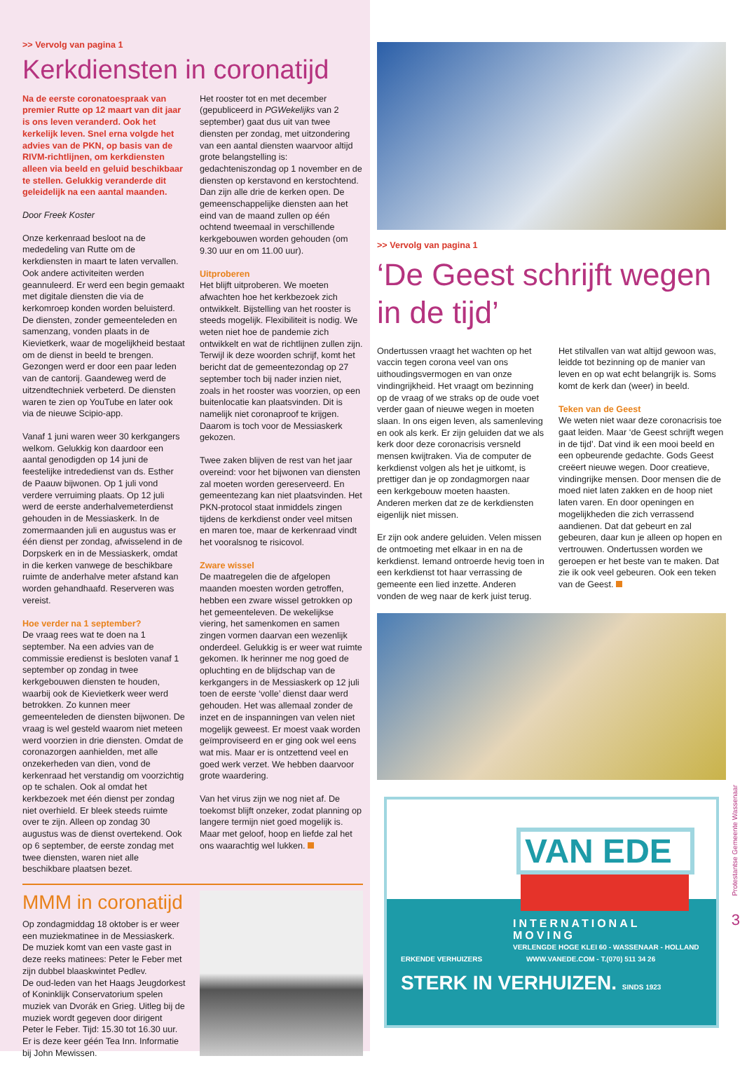>> Vervolg van pagina 1
Kerkdiensten in coronatijd
Na de eerste coronatoespraak van premier Rutte op 12 maart van dit jaar is ons leven veranderd. Ook het kerkelijk leven. Snel erna volgde het advies van de PKN, op basis van de RIVM-richtlijnen, om kerkdiensten alleen via beeld en geluid beschikbaar te stellen. Gelukkig veranderde dit geleidelijk na een aantal maanden.
Door Freek Koster
Onze kerkenraad besloot na de mededeling van Rutte om de kerkdiensten in maart te laten vervallen. Ook andere activiteiten werden geannuleerd. Er werd een begin gemaakt met digitale diensten die via de kerkomroep konden worden beluisterd. De diensten, zonder gemeenteleden en samenzang, vonden plaats in de Kievietkerk, waar de mogelijkheid bestaat om de dienst in beeld te brengen. Gezongen werd er door een paar leden van de cantorij. Gaandeweg werd de uitzendtechniek verbeterd. De diensten waren te zien op YouTube en later ook via de nieuwe Scipio-app.
Vanaf 1 juni waren weer 30 kerkgangers welkom. Gelukkig kon daardoor een aantal genodigden op 14 juni de feestelijke intrededienst van ds. Esther de Paauw bijwonen. Op 1 juli vond verdere verruiming plaats. Op 12 juli werd de eerste anderhalvemeterdienst gehouden in de Messiaskerk. In de zomermaanden juli en augustus was er één dienst per zondag, afwisselend in de Dorpskerk en in de Messiaskerk, omdat in die kerken vanwege de beschikbare ruimte de anderhalve meter afstand kan worden gehandhaafd. Reserveren was vereist.
Hoe verder na 1 september?
De vraag rees wat te doen na 1 september. Na een advies van de commissie eredienst is besloten vanaf 1 september op zondag in twee kerkgebouwen diensten te houden, waarbij ook de Kievietkerk weer werd betrokken. Zo kunnen meer gemeenteleden de diensten bijwonen. De vraag is wel gesteld waarom niet meteen werd voorzien in drie diensten. Omdat de coronazorgen aanhielden, met alle onzekerheden van dien, vond de kerkenraad het verstandig om voorzichtig op te schalen. Ook al omdat het kerkbezoek met één dienst per zondag niet overhield. Er bleek steeds ruimte over te zijn. Alleen op zondag 30 augustus was de dienst overtekend. Ook op 6 september, de eerste zondag met twee diensten, waren niet alle beschikbare plaatsen bezet.
Het rooster tot en met december (gepubliceerd in PGWekelijks van 2 september) gaat dus uit van twee diensten per zondag, met uitzondering van een aantal diensten waarvoor altijd grote belangstelling is: gedachteniszondag op 1 november en de diensten op kerstavond en kerstochtend. Dan zijn alle drie de kerken open. De gemeenschappelijke diensten aan het eind van de maand zullen op één ochtend tweemaal in verschillende kerkgebouwen worden gehouden (om 9.30 uur en om 11.00 uur).
Uitproberen
Het blijft uitproberen. We moeten afwachten hoe het kerkbezoek zich ontwikkelt. Bijstelling van het rooster is steeds mogelijk. Flexibiliteit is nodig. We weten niet hoe de pandemie zich ontwikkelt en wat de richtlijnen zullen zijn. Terwijl ik deze woorden schrijf, komt het bericht dat de gemeentezondag op 27 september toch bij nader inzien niet, zoals in het rooster was voorzien, op een buitenlocatie kan plaatsvinden. Dit is namelijk niet coronaproof te krijgen. Daarom is toch voor de Messiaskerk gekozen.
Twee zaken blijven de rest van het jaar overeind: voor het bijwonen van diensten zal moeten worden gereserveerd. En gemeentezang kan niet plaatsvinden. Het PKN-protocol staat inmiddels zingen tijdens de kerkdienst onder veel mitsen en maren toe, maar de kerkenraad vindt het vooralsnog te risicovol.
Zware wissel
De maatregelen die de afgelopen maanden moesten worden getroffen, hebben een zware wissel getrokken op het gemeenteleven. De wekelijkse viering, het samenkomen en samen zingen vormen daarvan een wezenlijk onderdeel. Gelukkig is er weer wat ruimte gekomen. Ik herinner me nog goed de opluchting en de blijdschap van de kerkgangers in de Messiaskerk op 12 juli toen de eerste ‘volle’ dienst daar werd gehouden. Het was allemaal zonder de inzet en de inspanningen van velen niet mogelijk geweest. Er moest vaak worden geïmproviseerd en er ging ook wel eens wat mis. Maar er is ontzettend veel en goed werk verzet. We hebben daarvoor grote waardering.
Van het virus zijn we nog niet af. De toekomst blijft onzeker, zodat planning op langere termijn niet goed mogelijk is. Maar met geloof, hoop en liefde zal het ons waarachtig wel lukken.
MMM in coronatijd
Op zondagmiddag 18 oktober is er weer een muziekmatinee in de Messiaskerk. De muziek komt van een vaste gast in deze reeks matinees: Peter le Feber met zijn dubbel blaaskwintet Pedlev.
De oud-leden van het Haags Jeugdorkest of Koninklijk Conservatorium spelen muziek van Dvorák en Grieg. Uitleg bij de muziek wordt gegeven door dirigent Peter le Feber. Tijd: 15.30 tot 16.30 uur. Er is deze keer géén Tea Inn. Informatie bij John Mewissen.
>> Vervolg van pagina 1
‘De Geest schrijft wegen in de tijd’
Ondertussen vraagt het wachten op het vaccin tegen corona veel van ons uithoudingsvermogen en van onze vindingrijkheid. Het vraagt om bezinning op de vraag of we straks op de oude voet verder gaan of nieuwe wegen in moeten slaan. In ons eigen leven, als samenleving en ook als kerk. Er zijn geluiden dat we als kerk door deze coronacrisis versneld mensen kwijtraken. Via de computer de kerkdienst volgen als het je uitkomt, is prettiger dan je op zondagmorgen naar een kerkgebouw moeten haasten. Anderen merken dat ze de kerkdiensten eigenlijk niet missen.
Er zijn ook andere geluiden. Velen missen de ontmoeting met elkaar in en na de kerkdienst. Iemand ontroerde hevig toen in een kerkdienst tot haar verrassing de gemeente een lied inzette. Anderen vonden de weg naar de kerk juist terug.
Het stilvallen van wat altijd gewoon was, leidde tot bezinning op de manier van leven en op wat echt belangrijk is. Soms komt de kerk dan (weer) in beeld.
Teken van de Geest
We weten niet waar deze coronacrisis toe gaat leiden. Maar ‘de Geest schrijft wegen in de tijd’. Dat vind ik een mooi beeld en een opbeurende gedachte. Gods Geest creëert nieuwe wegen. Door creatieve, vindingrijke mensen. Door mensen die de moed niet laten zakken en de hoop niet laten varen. En door openingen en mogelijkheden die zich verrassend aandienen. Dat dat gebeurt en zal gebeuren, daar kun je alleen op hopen en vertrouwen. Ondertussen worden we geroepen er het beste van te maken. Dat zie ik ook veel gebeuren. Ook een teken van de Geest.
VAN EDE
INTERNATIONAL MOVING
VERLENGDE HOGE KLEI 60 - WASSENAAR - HOLLAND
ERKENDE VERHUIZERS WWW.VANEDE.COM - T.(070) 511 34 26
STERK IN VERHUIZEN. SINDS 1923
Protestantse Gemeente Wassenaar
3